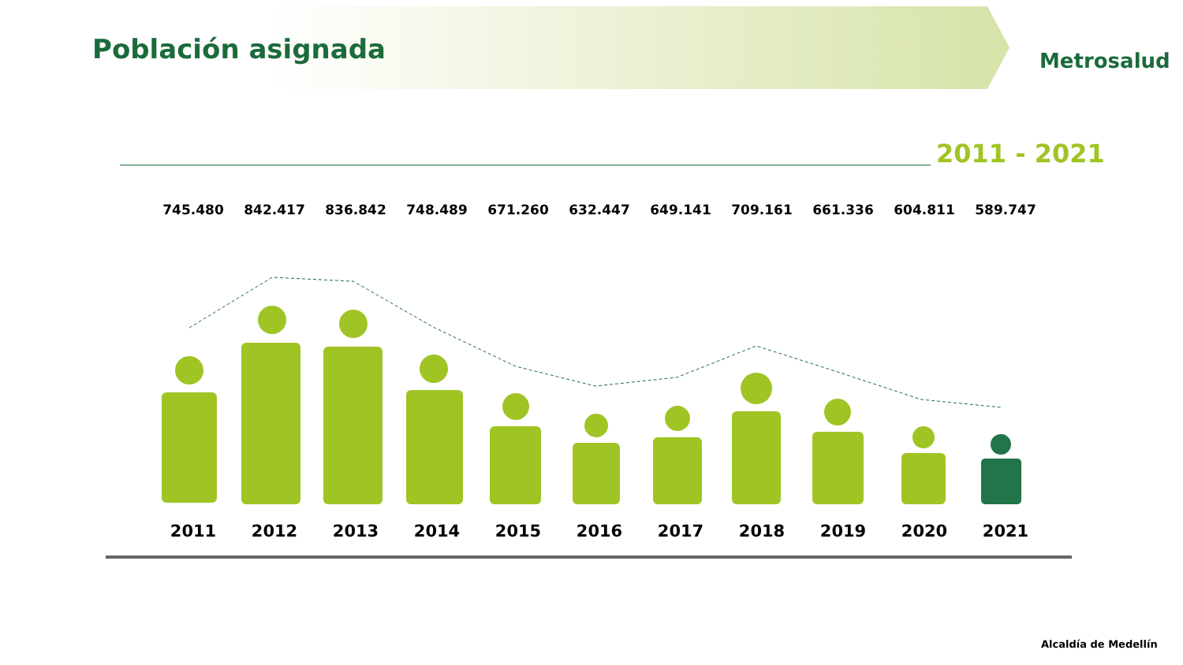Población asignada Metrosalud
2011 - 2021
745.480 842.417 836.842 748.489 671.260 632.447 649.141 709.161 661.336 604.811 589.747
2011 2012 2013 2014 2015 2016 2017 2018 2019 2020 2021
Alcaldía de Medellín